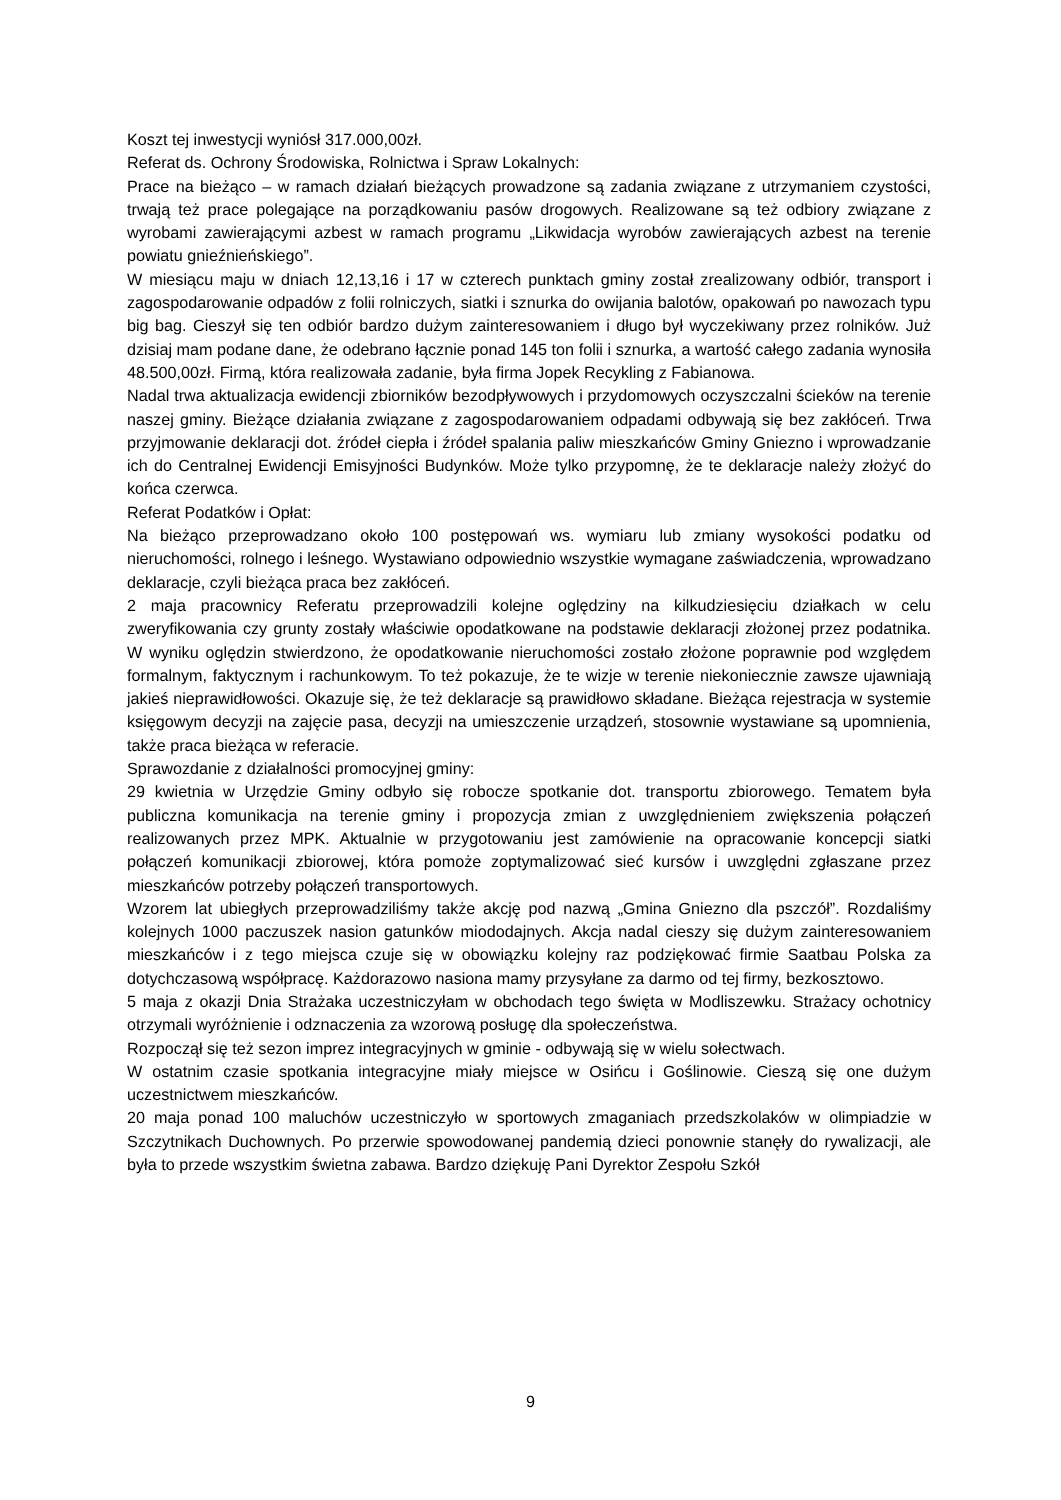Koszt tej inwestycji wyniósł 317.000,00zł.
Referat ds. Ochrony Środowiska, Rolnictwa i Spraw Lokalnych:
Prace na bieżąco – w ramach działań bieżących prowadzone są zadania związane z utrzymaniem czystości, trwają też prace polegające na porządkowaniu pasów drogowych. Realizowane są też odbiory związane z wyrobami zawierającymi azbest w ramach programu „Likwidacja wyrobów zawierających azbest na terenie powiatu gnieźnieńskiego”.
W miesiącu maju w dniach 12,13,16 i 17 w czterech punktach gminy został zrealizowany odbiór, transport i zagospodarowanie odpadów z folii rolniczych, siatki i sznurka do owijania balotów, opakowań po nawozach typu big bag. Cieszył się ten odbiór bardzo dużym zainteresowaniem i długo był wyczekiwany przez rolników. Już dzisiaj mam podane dane, że odebrano łącznie ponad 145 ton folii i sznurka, a wartość całego zadania wynosiła 48.500,00zł. Firmą, która realizowała zadanie, była firma Jopek Recykling z Fabianowa.
Nadal trwa aktualizacja ewidencji zbiorników bezodpływowych i przydomowych oczyszczalni ścieków na terenie naszej gminy. Bieżące działania związane z zagospodarowaniem odpadami odbywają się bez zakłóceń. Trwa przyjmowanie deklaracji dot. źródeł ciepła i źródeł spalania paliw mieszkańców Gminy Gniezno i wprowadzanie ich do Centralnej Ewidencji Emisyjności Budynków. Może tylko przypomnę, że te deklaracje należy złożyć do końca czerwca.
Referat Podatków i Opłat:
Na bieżąco przeprowadzano około 100 postępowań ws. wymiaru lub zmiany wysokości podatku od nieruchomości, rolnego i leśnego. Wystawiano odpowiednio wszystkie wymagane zaświadczenia, wprowadzano deklaracje, czyli bieżąca praca bez zakłóceń.
2 maja pracownicy Referatu przeprowadzili kolejne oględziny na kilkudziesięciu działkach w celu zweryfikowania czy grunty zostały właściwie opodatkowane na podstawie deklaracji złożonej przez podatnika. W wyniku oględzin stwierdzono, że opodatkowanie nieruchomości zostało złożone poprawnie pod względem formalnym, faktycznym i rachunkowym. To też pokazuje, że te wizje w terenie niekoniecznie zawsze ujawniają jakieś nieprawidłowości. Okazuje się, że też deklaracje są prawidłowo składane. Bieżąca rejestracja w systemie księgowym decyzji na zajęcie pasa, decyzji na umieszczenie urządzeń, stosownie wystawiane są upomnienia, także praca bieżąca w referacie.
Sprawozdanie z działalności promocyjnej gminy:
29 kwietnia w Urzędzie Gminy odbyło się robocze spotkanie dot. transportu zbiorowego. Tematem była publiczna komunikacja na terenie gminy i propozycja zmian z uwzględnieniem zwiększenia połączeń realizowanych przez MPK. Aktualnie w przygotowaniu jest zamówienie na opracowanie koncepcji siatki połączeń komunikacji zbiorowej, która pomoże zoptymalizować sieć kursów i uwzględni zgłaszane przez mieszkańców potrzeby połączeń transportowych.
Wzorem lat ubiegłych przeprowadziliśmy także akcję pod nazwą „Gmina Gniezno dla pszczół”. Rozdaliśmy kolejnych 1000 paczuszek nasion gatunków miododajnych. Akcja nadal cieszy się dużym zainteresowaniem mieszkańców i z tego miejsca czuje się w obowiązku kolejny raz podziękować firmie Saatbau Polska za dotychczasową współpracę. Każdorazowo nasiona mamy przysyłane za darmo od tej firmy, bezkosztowo.
5 maja z okazji Dnia Strażaka uczestniczyłam w obchodach tego święta w Modliszewku. Strażacy ochotnicy otrzymali wyróżnienie i odznaczenia za wzorową posługę dla społeczeństwa.
Rozpoczął się też sezon imprez integracyjnych w gminie - odbywają się w wielu sołectwach.
W ostatnim czasie spotkania integracyjne miały miejsce w Osińcu i Goślinowie. Cieszą się one dużym uczestnictwem mieszkańców.
20 maja ponad 100 maluchów uczestniczyło w sportowych zmaganiach przedszkolaków w olimpiadzie w Szczytnikach Duchownych. Po przerwie spowodowanej pandemią dzieci ponownie stanęły do rywalizacji, ale była to przede wszystkim świetna zabawa. Bardzo dziękuję Pani Dyrektor Zespołu Szkół
9